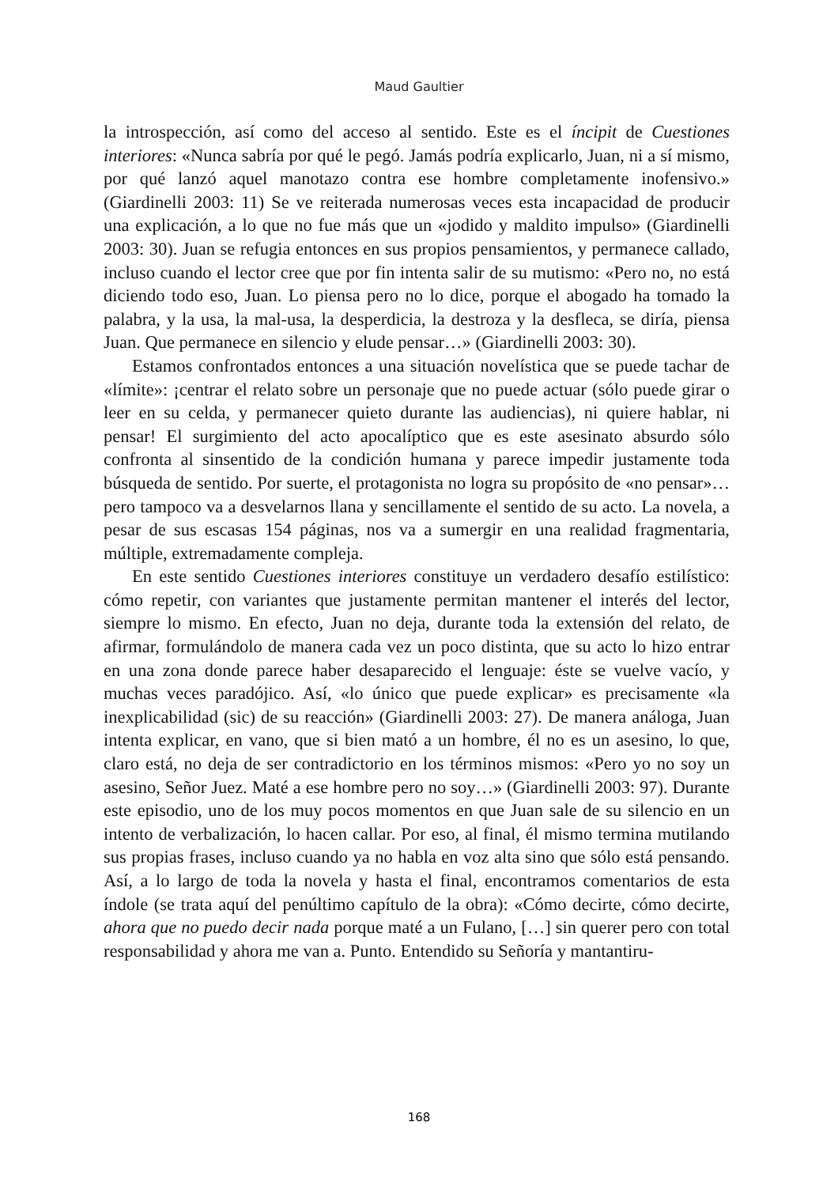Maud Gaultier
la introspección, así como del acceso al sentido. Este es el íncipit de Cuestiones interiores: «Nunca sabría por qué le pegó. Jamás podría explicarlo, Juan, ni a sí mismo, por qué lanzó aquel manotazo contra ese hombre completamente inofensivo.» (Giardinelli 2003: 11) Se ve reiterada numerosas veces esta incapacidad de producir una explicación, a lo que no fue más que un «jodido y maldito impulso» (Giardinelli 2003: 30). Juan se refugia entonces en sus propios pensamientos, y permanece callado, incluso cuando el lector cree que por fin intenta salir de su mutismo: «Pero no, no está diciendo todo eso, Juan. Lo piensa pero no lo dice, porque el abogado ha tomado la palabra, y la usa, la mal-usa, la desperdicia, la destroza y la desfleca, se diría, piensa Juan. Que permanece en silencio y elude pensar…» (Giardinelli 2003: 30).
Estamos confrontados entonces a una situación novelística que se puede tachar de «límite»: ¡centrar el relato sobre un personaje que no puede actuar (sólo puede girar o leer en su celda, y permanecer quieto durante las audiencias), ni quiere hablar, ni pensar! El surgimiento del acto apocalíptico que es este asesinato absurdo sólo confronta al sinsentido de la condición humana y parece impedir justamente toda búsqueda de sentido. Por suerte, el protagonista no logra su propósito de «no pensar»… pero tampoco va a desvelarnos llana y sencillamente el sentido de su acto. La novela, a pesar de sus escasas 154 páginas, nos va a sumergir en una realidad fragmentaria, múltiple, extremadamente compleja.
En este sentido Cuestiones interiores constituye un verdadero desafío estilístico: cómo repetir, con variantes que justamente permitan mantener el interés del lector, siempre lo mismo. En efecto, Juan no deja, durante toda la extensión del relato, de afirmar, formulándolo de manera cada vez un poco distinta, que su acto lo hizo entrar en una zona donde parece haber desaparecido el lenguaje: éste se vuelve vacío, y muchas veces paradójico. Así, «lo único que puede explicar» es precisamente «la inexplicabilidad (sic) de su reacción» (Giardinelli 2003: 27). De manera análoga, Juan intenta explicar, en vano, que si bien mató a un hombre, él no es un asesino, lo que, claro está, no deja de ser contradictorio en los términos mismos: «Pero yo no soy un asesino, Señor Juez. Maté a ese hombre pero no soy…» (Giardinelli 2003: 97). Durante este episodio, uno de los muy pocos momentos en que Juan sale de su silencio en un intento de verbalización, lo hacen callar. Por eso, al final, él mismo termina mutilando sus propias frases, incluso cuando ya no habla en voz alta sino que sólo está pensando. Así, a lo largo de toda la novela y hasta el final, encontramos comentarios de esta índole (se trata aquí del penúltimo capítulo de la obra): «Cómo decirte, cómo decirte, ahora que no puedo decir nada porque maté a un Fulano, […] sin querer pero con total responsabilidad y ahora me van a. Punto. Entendido su Señoría y mantantiru-
168